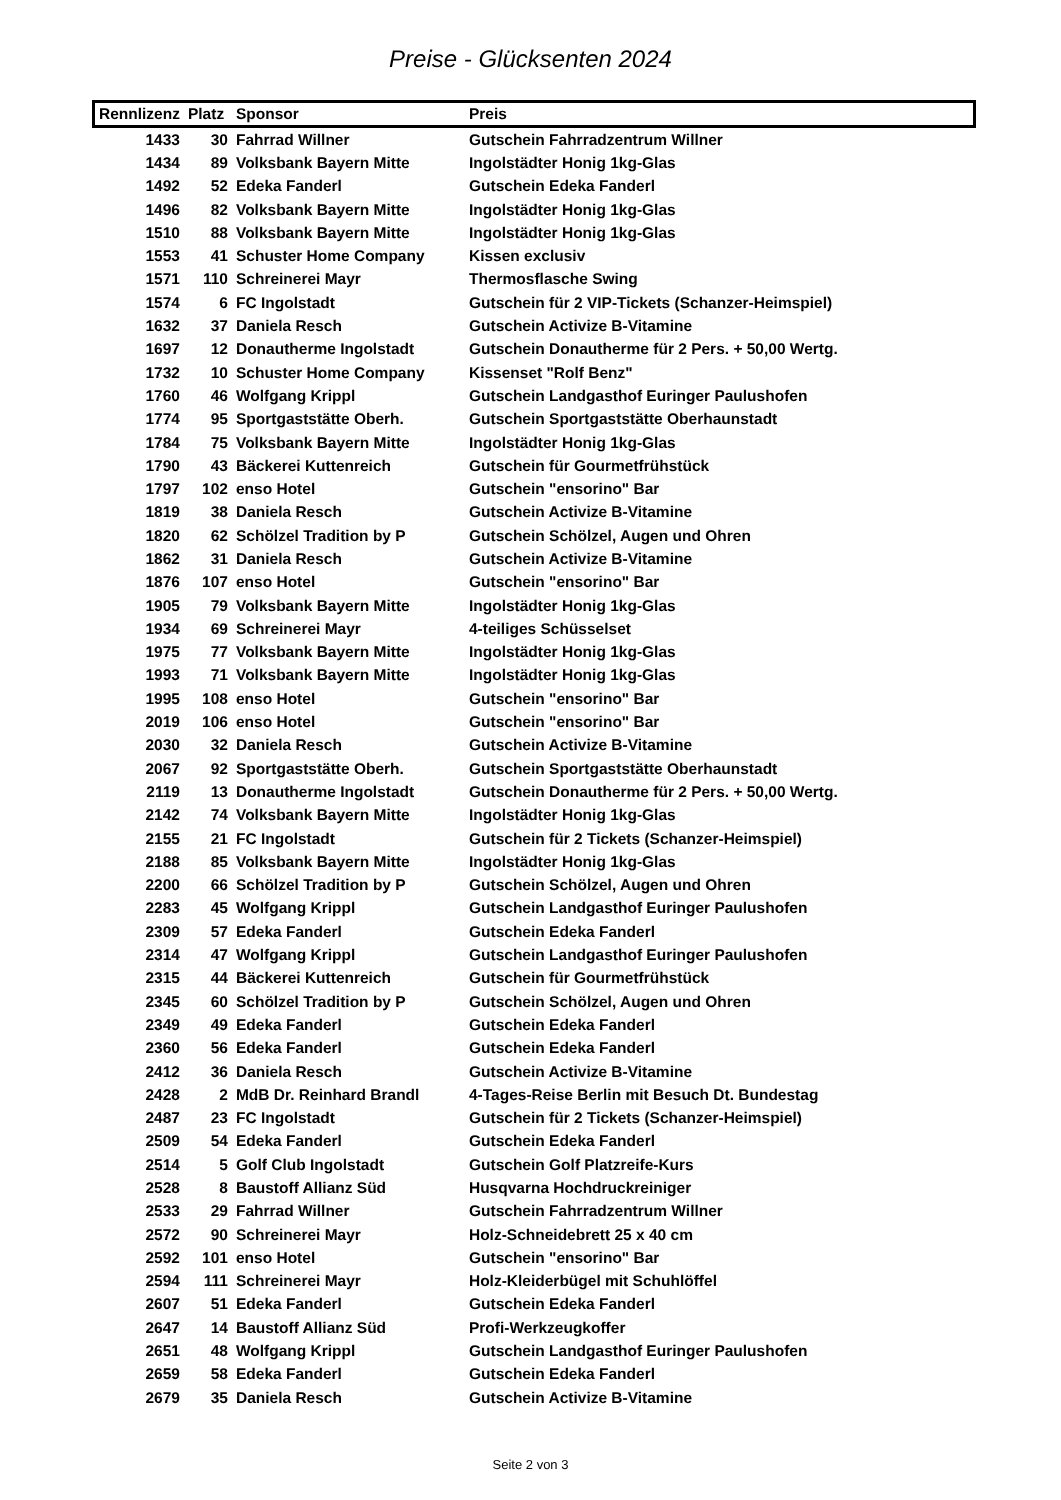Preise - Glücksenten 2024
| Rennlizenz | Platz | Sponsor | Preis |
| --- | --- | --- | --- |
| 1433 | 30 | Fahrrad Willner | Gutschein Fahrradzentrum Willner |
| 1434 | 89 | Volksbank Bayern Mitte | Ingolstädter Honig 1kg-Glas |
| 1492 | 52 | Edeka Fanderl | Gutschein Edeka Fanderl |
| 1496 | 82 | Volksbank Bayern Mitte | Ingolstädter Honig 1kg-Glas |
| 1510 | 88 | Volksbank Bayern Mitte | Ingolstädter Honig 1kg-Glas |
| 1553 | 41 | Schuster Home Company | Kissen exclusiv |
| 1571 | 110 | Schreinerei Mayr | Thermosflasche Swing |
| 1574 | 6 | FC Ingolstadt | Gutschein für 2 VIP-Tickets (Schanzer-Heimspiel) |
| 1632 | 37 | Daniela Resch | Gutschein Activize B-Vitamine |
| 1697 | 12 | Donautherme Ingolstadt | Gutschein Donautherme für 2 Pers. + 50,00 Wertg. |
| 1732 | 10 | Schuster Home Company | Kissenset "Rolf Benz" |
| 1760 | 46 | Wolfgang Krippl | Gutschein Landgasthof Euringer Paulushofen |
| 1774 | 95 | Sportgaststätte Oberh. | Gutschein Sportgaststätte Oberhaunstadt |
| 1784 | 75 | Volksbank Bayern Mitte | Ingolstädter Honig 1kg-Glas |
| 1790 | 43 | Bäckerei Kuttenreich | Gutschein für Gourmetfrühstück |
| 1797 | 102 | enso Hotel | Gutschein "ensorino" Bar |
| 1819 | 38 | Daniela Resch | Gutschein Activize B-Vitamine |
| 1820 | 62 | Schölzel Tradition by P | Gutschein Schölzel, Augen und Ohren |
| 1862 | 31 | Daniela Resch | Gutschein Activize B-Vitamine |
| 1876 | 107 | enso Hotel | Gutschein "ensorino" Bar |
| 1905 | 79 | Volksbank Bayern Mitte | Ingolstädter Honig 1kg-Glas |
| 1934 | 69 | Schreinerei Mayr | 4-teiliges Schüsselset |
| 1975 | 77 | Volksbank Bayern Mitte | Ingolstädter Honig 1kg-Glas |
| 1993 | 71 | Volksbank Bayern Mitte | Ingolstädter Honig 1kg-Glas |
| 1995 | 108 | enso Hotel | Gutschein "ensorino" Bar |
| 2019 | 106 | enso Hotel | Gutschein "ensorino" Bar |
| 2030 | 32 | Daniela Resch | Gutschein Activize B-Vitamine |
| 2067 | 92 | Sportgaststätte Oberh. | Gutschein Sportgaststätte Oberhaunstadt |
| 2119 | 13 | Donautherme Ingolstadt | Gutschein Donautherme für 2 Pers. + 50,00 Wertg. |
| 2142 | 74 | Volksbank Bayern Mitte | Ingolstädter Honig 1kg-Glas |
| 2155 | 21 | FC Ingolstadt | Gutschein für 2 Tickets (Schanzer-Heimspiel) |
| 2188 | 85 | Volksbank Bayern Mitte | Ingolstädter Honig 1kg-Glas |
| 2200 | 66 | Schölzel Tradition by P | Gutschein Schölzel, Augen und Ohren |
| 2283 | 45 | Wolfgang Krippl | Gutschein Landgasthof Euringer Paulushofen |
| 2309 | 57 | Edeka Fanderl | Gutschein Edeka Fanderl |
| 2314 | 47 | Wolfgang Krippl | Gutschein Landgasthof Euringer Paulushofen |
| 2315 | 44 | Bäckerei Kuttenreich | Gutschein für Gourmetfrühstück |
| 2345 | 60 | Schölzel Tradition by P | Gutschein Schölzel, Augen und Ohren |
| 2349 | 49 | Edeka Fanderl | Gutschein Edeka Fanderl |
| 2360 | 56 | Edeka Fanderl | Gutschein Edeka Fanderl |
| 2412 | 36 | Daniela Resch | Gutschein Activize B-Vitamine |
| 2428 | 2 | MdB Dr. Reinhard Brandl | 4-Tages-Reise Berlin mit Besuch Dt. Bundestag |
| 2487 | 23 | FC Ingolstadt | Gutschein für 2 Tickets (Schanzer-Heimspiel) |
| 2509 | 54 | Edeka Fanderl | Gutschein Edeka Fanderl |
| 2514 | 5 | Golf Club Ingolstadt | Gutschein Golf Platzreife-Kurs |
| 2528 | 8 | Baustoff Allianz Süd | Husqvarna Hochdruckreiniger |
| 2533 | 29 | Fahrrad Willner | Gutschein Fahrradzentrum Willner |
| 2572 | 90 | Schreinerei Mayr | Holz-Schneidebrett 25 x 40 cm |
| 2592 | 101 | enso Hotel | Gutschein "ensorino" Bar |
| 2594 | 111 | Schreinerei Mayr | Holz-Kleiderbügel mit Schuhlöffel |
| 2607 | 51 | Edeka Fanderl | Gutschein Edeka Fanderl |
| 2647 | 14 | Baustoff Allianz Süd | Profi-Werkzeugkoffer |
| 2651 | 48 | Wolfgang Krippl | Gutschein Landgasthof Euringer Paulushofen |
| 2659 | 58 | Edeka Fanderl | Gutschein Edeka Fanderl |
| 2679 | 35 | Daniela Resch | Gutschein Activize B-Vitamine |
Seite 2 von 3